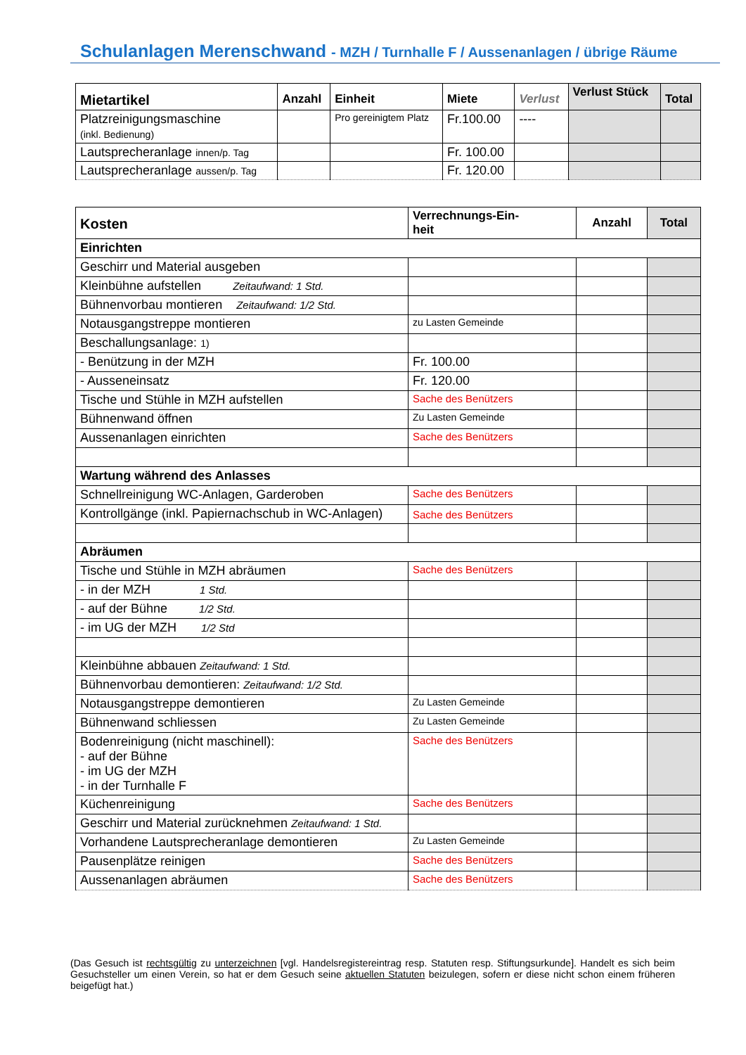Schulanlagen Merenschwand - MZH / Turnhalle F / Aussenanlagen / übrige Räume
| Mietartikel | Anzahl | Einheit | Miete | Verlust | Verlust Stück | Total |
| --- | --- | --- | --- | --- | --- | --- |
| Platzreinigungsmaschine (inkl. Bedienung) | | Pro gereinigtem Platz | Fr.100.00 | ---- | | |
| Lautsprecheranlage innen/p. Tag | | | Fr. 100.00 | | | |
| Lautsprecheranlage aussen/p. Tag | | | Fr. 120.00 | | | |
| Kosten | Verrechnungs-Ein- heit | Anzahl | Total |
| --- | --- | --- | --- |
| Einrichten | | | |
| Geschirr und Material ausgeben | | | |
| Kleinbühne aufstellen Zeitaufwand: 1 Std. | | | |
| Bühnenvorbau montieren Zeitaufwand: 1/2 Std. | | | |
| Notausgangstreppe montieren | zu Lasten Gemeinde | | |
| Beschallungsanlage: 1) | | | |
| - Benützung in der MZH | Fr. 100.00 | | |
| - Ausseneinsatz | Fr. 120.00 | | |
| Tische und Stühle in MZH aufstellen | Sache des Benützers | | |
| Bühnenwand öffnen | Zu Lasten Gemeinde | | |
| Aussenanlagen einrichten | Sache des Benützers | | |
| Wartung während des Anlasses | | | |
| Schnellreinigung WC-Anlagen, Garderoben | Sache des Benützers | | |
| Kontrollgänge (inkl. Papiernachschub in WC-Anlagen) | Sache des Benützers | | |
| Abräumen | | | |
| Tische und Stühle in MZH abräumen | Sache des Benützers | | |
| - in der MZH 1 Std. | | | |
| - auf der Bühne 1/2 Std. | | | |
| - im UG der MZH 1/2 Std | | | |
| Kleinbühne abbauen Zeitaufwand: 1 Std. | | | |
| Bühnenvorbau demontieren: Zeitaufwand: 1/2 Std. | | | |
| Notausgangstreppe demontieren | Zu Lasten Gemeinde | | |
| Bühnenwand schliessen | Zu Lasten Gemeinde | | |
| Bodenreinigung (nicht maschinell): - auf der Bühne - im UG der MZH - in der Turnhalle F | Sache des Benützers | | |
| Küchenreinigung | Sache des Benützers | | |
| Geschirr und Material zurücknehmen Zeitaufwand: 1 Std. | | | |
| Vorhandene Lautsprecheranlage demontieren | Zu Lasten Gemeinde | | |
| Pausenplätze reinigen | Sache des Benützers | | |
| Aussenanlagen abräumen | Sache des Benützers | | |
(Das Gesuch ist rechtsgültig zu unterzeichnen [vgl. Handelsregistereintrag resp. Statuten resp. Stiftungsurkunde]. Handelt es sich beim Gesuchsteller um einen Verein, so hat er dem Gesuch seine aktuellen Statuten beizulegen, sofern er diese nicht schon einem früheren beigefügt hat.)